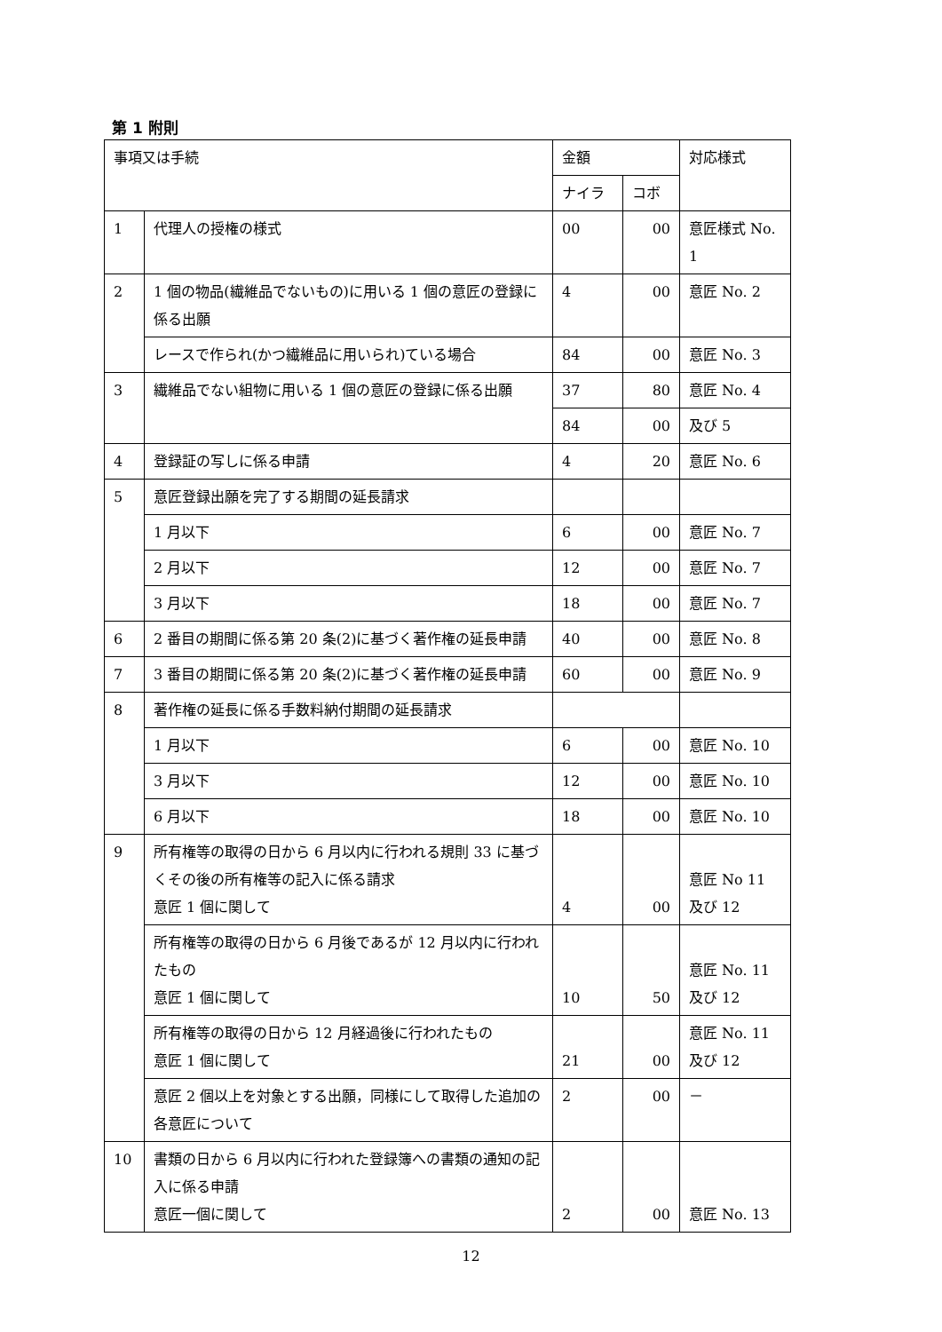第 1 附則
| 事項又は手続 | | 金額 | | 対応様式 |
| --- | --- | --- | --- | --- |
| | | ナイラ | コボ | |
| 1 | 代理人の授権の様式 | 00 | 00 | 意匠様式 No. 1 |
| 2 | 1 個の物品(繊維品でないもの)に用いる 1 個の意匠の登録に係る出願 | 4 | 00 | 意匠 No. 2 |
| | レースで作られ(かつ繊維品に用いられ)ている場合 | 84 | 00 | 意匠 No. 3 |
| 3 | 繊維品でない組物に用いる 1 個の意匠の登録に係る出願 | 37 | 80 | 意匠 No. 4 |
| | | 84 | 00 | 及び 5 |
| 4 | 登録証の写しに係る申請 | 4 | 20 | 意匠 No. 6 |
| 5 | 意匠登録出願を完了する期間の延長請求 | | | |
| | 1 月以下 | 6 | 00 | 意匠 No. 7 |
| | 2 月以下 | 12 | 00 | 意匠 No. 7 |
| | 3 月以下 | 18 | 00 | 意匠 No. 7 |
| 6 | 2 番目の期間に係る第 20 条(2)に基づく著作権の延長申請 | 40 | 00 | 意匠 No. 8 |
| 7 | 3 番目の期間に係る第 20 条(2)に基づく著作権の延長申請 | 60 | 00 | 意匠 No. 9 |
| 8 | 著作権の延長に係る手数料納付期間の延長請求 | | | |
| | 1 月以下 | 6 | 00 | 意匠 No. 10 |
| | 3 月以下 | 12 | 00 | 意匠 No. 10 |
| | 6 月以下 | 18 | 00 | 意匠 No. 10 |
| 9 | 所有権等の取得の日から 6 月以内に行われる規則 33 に基づくその後の所有権等の記入に係る請求 意匠 1 個に関して | 4 | 00 | 意匠 No 11 及び 12 |
| | 所有権等の取得の日から 6 月後であるが 12 月以内に行われたもの 意匠 1 個に関して | 10 | 50 | 意匠 No. 11 及び 12 |
| | 所有権等の取得の日から 12 月経過後に行われたもの 意匠 1 個に関して | 21 | 00 | 意匠 No. 11 及び 12 |
| | 意匠 2 個以上を対象とする出願，同様にして取得した追加の各意匠について | 2 | 00 | － |
| 10 | 書類の日から 6 月以内に行われた登録簿への書類の通知の記入に係る申請 意匠一個に関して | 2 | 00 | 意匠 No. 13 |
12